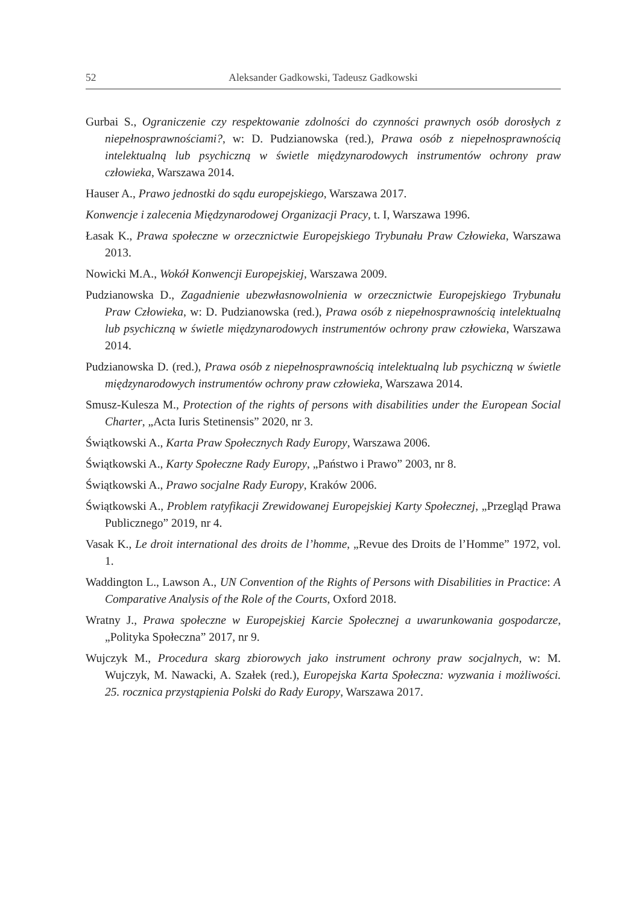52 Aleksander Gadkowski, Tadeusz Gadkowski
Gurbai S., Ograniczenie czy respektowanie zdolności do czynności prawnych osób dorosłych z niepełnosprawnościami?, w: D. Pudzianowska (red.), Prawa osób z niepełnosprawnością intelektualną lub psychiczną w świetle międzynarodowych instrumentów ochrony praw człowieka, Warszawa 2014.
Hauser A., Prawo jednostki do sądu europejskiego, Warszawa 2017.
Konwencje i zalecenia Międzynarodowej Organizacji Pracy, t. I, Warszawa 1996.
Łasak K., Prawa społeczne w orzecznictwie Europejskiego Trybunału Praw Człowieka, Warszawa 2013.
Nowicki M.A., Wokół Konwencji Europejskiej, Warszawa 2009.
Pudzianowska D., Zagadnienie ubezwłasnowolnienia w orzecznictwie Europejskiego Trybunału Praw Człowieka, w: D. Pudzianowska (red.), Prawa osób z niepełnosprawnością intelektualną lub psychiczną w świetle międzynarodowych instrumentów ochrony praw człowieka, Warszawa 2014.
Pudzianowska D. (red.), Prawa osób z niepełnosprawnością intelektualną lub psychiczną w świetle międzynarodowych instrumentów ochrony praw człowieka, Warszawa 2014.
Smusz-Kulesza M., Protection of the rights of persons with disabilities under the European Social Charter, „Acta Iuris Stetinensis” 2020, nr 3.
Świątkowski A., Karta Praw Społecznych Rady Europy, Warszawa 2006.
Świątkowski A., Karty Społeczne Rady Europy, „Państwo i Prawo” 2003, nr 8.
Świątkowski A., Prawo socjalne Rady Europy, Kraków 2006.
Świątkowski A., Problem ratyfikacji Zrewidowanej Europejskiej Karty Społecznej, „Przegląd Prawa Publicznego” 2019, nr 4.
Vasak K., Le droit international des droits de l’homme, „Revue des Droits de l’Homme” 1972, vol. 1.
Waddington L., Lawson A., UN Convention of the Rights of Persons with Disabilities in Practice: A Comparative Analysis of the Role of the Courts, Oxford 2018.
Wratny J., Prawa społeczne w Europejskiej Karcie Społecznej a uwarunkowania gospodarcze, „Polityka Społeczna” 2017, nr 9.
Wujczyk M., Procedura skarg zbiorowych jako instrument ochrony praw socjalnych, w: M. Wujczyk, M. Nawacki, A. Szałek (red.), Europejska Karta Społeczna: wyzwania i możliwości. 25. rocznica przystąpienia Polski do Rady Europy, Warszawa 2017.